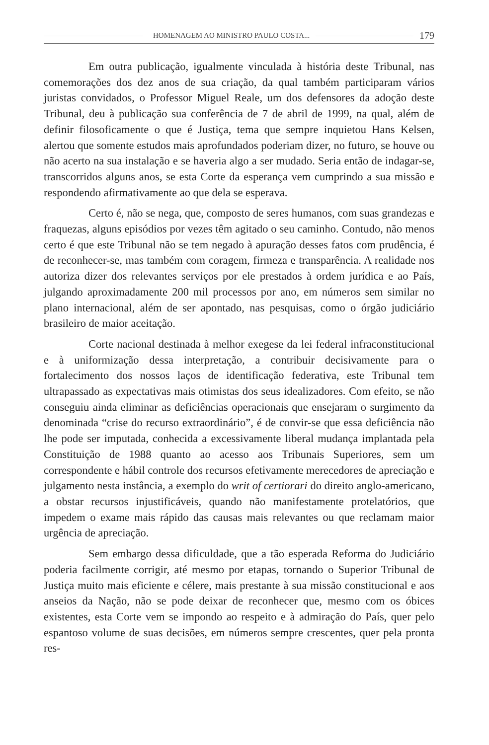HOMENAGEM AO MINISTRO PAULO COSTA... 179
Em outra publicação, igualmente vinculada à história deste Tribunal, nas comemorações dos dez anos de sua criação, da qual também participaram vários juristas convidados, o Professor Miguel Reale, um dos defensores da adoção deste Tribunal, deu à publicação sua conferência de 7 de abril de 1999, na qual, além de definir filosoficamente o que é Justiça, tema que sempre inquietou Hans Kelsen, alertou que somente estudos mais aprofundados poderiam dizer, no futuro, se houve ou não acerto na sua instalação e se haveria algo a ser mudado. Seria então de indagar-se, transcorridos alguns anos, se esta Corte da esperança vem cumprindo a sua missão e respondendo afirmativamente ao que dela se esperava.
Certo é, não se nega, que, composto de seres humanos, com suas grandezas e fraquezas, alguns episódios por vezes têm agitado o seu caminho. Contudo, não menos certo é que este Tribunal não se tem negado à apuração desses fatos com prudência, é de reconhecer-se, mas também com coragem, firmeza e transparência. A realidade nos autoriza dizer dos relevantes serviços por ele prestados à ordem jurídica e ao País, julgando aproximadamente 200 mil processos por ano, em números sem similar no plano internacional, além de ser apontado, nas pesquisas, como o órgão judiciário brasileiro de maior aceitação.
Corte nacional destinada à melhor exegese da lei federal infraconstitucional e à uniformização dessa interpretação, a contribuir decisivamente para o fortalecimento dos nossos laços de identificação federativa, este Tribunal tem ultrapassado as expectativas mais otimistas dos seus idealizadores. Com efeito, se não conseguiu ainda eliminar as deficiências operacionais que ensejaram o surgimento da denominada “crise do recurso extraordinário”, é de convir-se que essa deficiência não lhe pode ser imputada, conhecida a excessivamente liberal mudança implantada pela Constituição de 1988 quanto ao acesso aos Tribunais Superiores, sem um correspondente e hábil controle dos recursos efetivamente merecedores de apreciação e julgamento nesta instância, a exemplo do writ of certiorari do direito anglo-americano, a obstar recursos injustificáveis, quando não manifestamente protelatórios, que impedem o exame mais rápido das causas mais relevantes ou que reclamam maior urgência de apreciação.
Sem embargo dessa dificuldade, que a tão esperada Reforma do Judiciário poderia facilmente corrigir, até mesmo por etapas, tornando o Superior Tribunal de Justiça muito mais eficiente e célere, mais prestante à sua missão constitucional e aos anseios da Nação, não se pode deixar de reconhecer que, mesmo com os óbices existentes, esta Corte vem se impondo ao respeito e à admiração do País, quer pelo espantoso volume de suas decisões, em números sempre crescentes, quer pela pronta res-